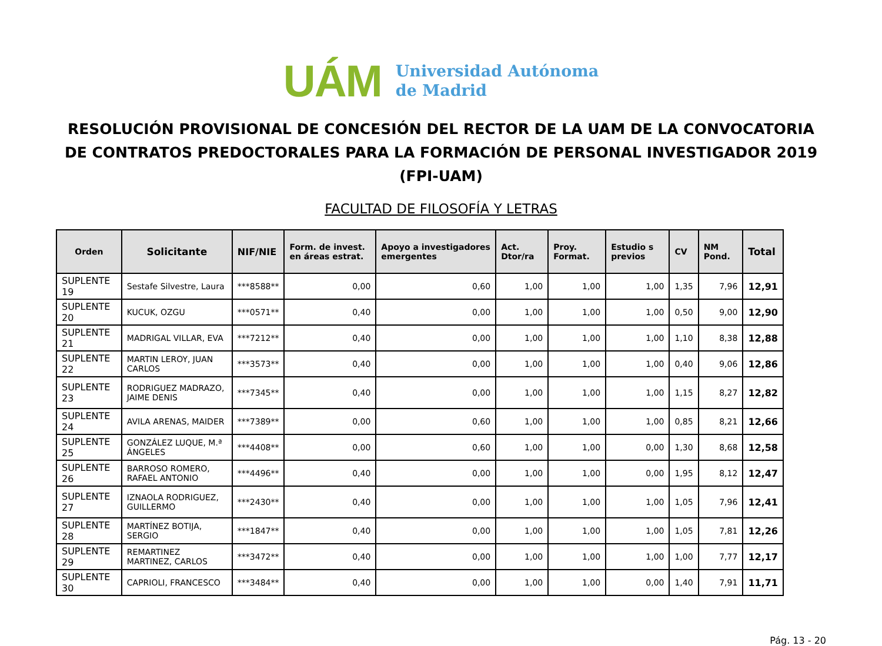UÁM
Universidad Autónoma
de Madrid
RESOLUCIÓN PROVISIONAL DE CONCESIÓN DEL RECTOR DE LA UAM DE LA CONVOCATORIA DE CONTRATOS PREDOCTORALES PARA LA FORMACIÓN DE PERSONAL INVESTIGADOR 2019 (FPI-UAM)
FACULTAD DE FILOSOFÍA Y LETRAS
| Orden | Solicitante | NIF/NIE | Form. de invest. en áreas estrat. | Apoyo a investigadores emergentes | Act. Dtor/ra | Proy. Format. | Estudio s previos | CV | NM Pond. | Total |
| --- | --- | --- | --- | --- | --- | --- | --- | --- | --- | --- |
| SUPLENTE 19 | Sestafe Silvestre, Laura | ***8588** | 0,00 | 0,60 | 1,00 | 1,00 | 1,00 | 1,35 | 7,96 | 12,91 |
| SUPLENTE 20 | KUCUK, OZGU | ***0571** | 0,40 | 0,00 | 1,00 | 1,00 | 1,00 | 0,50 | 9,00 | 12,90 |
| SUPLENTE 21 | MADRIGAL VILLAR, EVA | ***7212** | 0,40 | 0,00 | 1,00 | 1,00 | 1,00 | 1,10 | 8,38 | 12,88 |
| SUPLENTE 22 | MARTIN LEROY, JUAN CARLOS | ***3573** | 0,40 | 0,00 | 1,00 | 1,00 | 1,00 | 0,40 | 9,06 | 12,86 |
| SUPLENTE 23 | RODRIGUEZ MADRAZO, JAIME DENIS | ***7345** | 0,40 | 0,00 | 1,00 | 1,00 | 1,00 | 1,15 | 8,27 | 12,82 |
| SUPLENTE 24 | AVILA ARENAS, MAIDER | ***7389** | 0,00 | 0,60 | 1,00 | 1,00 | 1,00 | 0,85 | 8,21 | 12,66 |
| SUPLENTE 25 | GONZÁLEZ LUQUE, M.ª ÁNGELES | ***4408** | 0,00 | 0,60 | 1,00 | 1,00 | 0,00 | 1,30 | 8,68 | 12,58 |
| SUPLENTE 26 | BARROSO ROMERO, RAFAEL ANTONIO | ***4496** | 0,40 | 0,00 | 1,00 | 1,00 | 0,00 | 1,95 | 8,12 | 12,47 |
| SUPLENTE 27 | IZNAOLA RODRIGUEZ, GUILLERMO | ***2430** | 0,40 | 0,00 | 1,00 | 1,00 | 1,00 | 1,05 | 7,96 | 12,41 |
| SUPLENTE 28 | MARTÍNEZ BOTIJA, SERGIO | ***1847** | 0,40 | 0,00 | 1,00 | 1,00 | 1,00 | 1,05 | 7,81 | 12,26 |
| SUPLENTE 29 | REMARTINEZ MARTINEZ, CARLOS | ***3472** | 0,40 | 0,00 | 1,00 | 1,00 | 1,00 | 1,00 | 7,77 | 12,17 |
| SUPLENTE 30 | CAPRIOLI, FRANCESCO | ***3484** | 0,40 | 0,00 | 1,00 | 1,00 | 0,00 | 1,40 | 7,91 | 11,71 |
Pág. 13 - 20